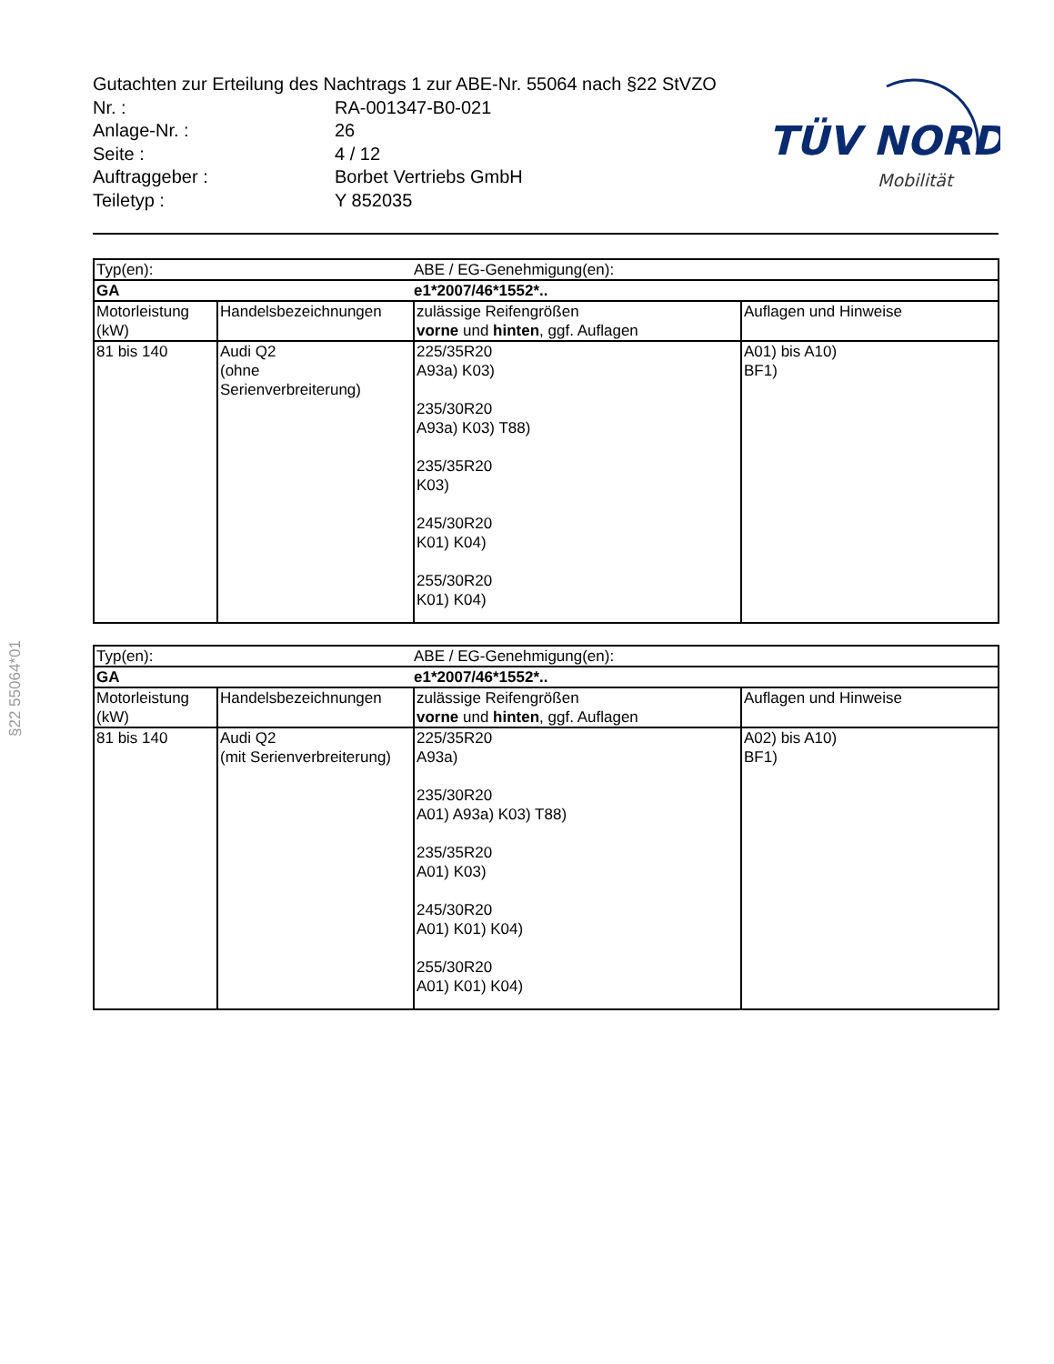Gutachten zur Erteilung des Nachtrags 1 zur ABE-Nr. 55064 nach §22 StVZO
Nr. : RA-001347-B0-021
Anlage-Nr. : 26
Seite : 4 / 12
Auftraggeber : Borbet Vertriebs GmbH
Teiletyp : Y 852035
TÜV NORD
Mobilität
§22 55064*01
| Typ(en): | | ABE / EG-Genehmigung(en): | |
| GA | | e1*2007/46*1552*.. | |
| Motorleistung (kW) | Handelsbezeichnungen | zulässige Reifengrößen vorne und hinten , ggf. Auflagen | Auflagen und Hinweise |
| 81 bis 140 | Audi Q2 (ohne Serienverbreiterung) | 225/35R20 A93a) K03) 235/30R20 A93a) K03) T88) 235/35R20 K03) 245/30R20 K01) K04) 255/30R20 K01) K04) | A01) bis A10) BF1) |
| Typ(en): | | ABE / EG-Genehmigung(en): | |
| GA | | e1*2007/46*1552*.. | |
| Motorleistung (kW) | Handelsbezeichnungen | zulässige Reifengrößen vorne und hinten , ggf. Auflagen | Auflagen und Hinweise |
| 81 bis 140 | Audi Q2 (mit Serienverbreiterung) | 225/35R20 A93a) 235/30R20 A01) A93a) K03) T88) 235/35R20 A01) K03) 245/30R20 A01) K01) K04) 255/30R20 A01) K01) K04) | A02) bis A10) BF1) |